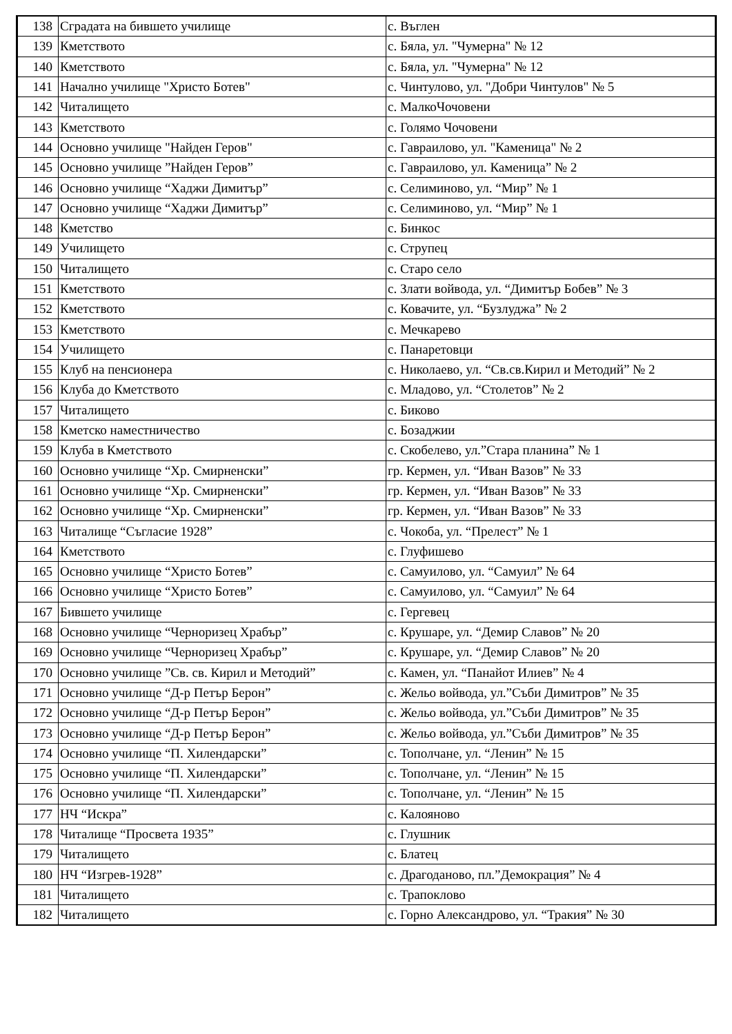| 138 | Сградата на бившето училище | с. Въглен |
| 139 | Кметството | с. Бяла, ул. "Чумерна" № 12 |
| 140 | Кметството | с. Бяла, ул. "Чумерна" № 12 |
| 141 | Начално училище "Христо Ботев" | с. Чинтулово, ул. "Добри Чинтулов" № 5 |
| 142 | Читалището | с. МалкоЧочовени |
| 143 | Кметството | с. Голямо Чочовени |
| 144 | Основно училище "Найден Геров" | с. Гавраилово, ул. "Каменица" № 2 |
| 145 | Основно училище ”Найден Геров” | с. Гавраилово, ул. Каменица” № 2 |
| 146 | Основно училище “Хаджи Димитър” | с. Селиминово, ул. “Мир” № 1 |
| 147 | Основно училище “Хаджи Димитър” | с. Селиминово, ул. “Мир” № 1 |
| 148 | Кметство | с. Бинкос |
| 149 | Училището | с. Струпец |
| 150 | Читалището | с. Старо село |
| 151 | Кметството | с. Злати войвода, ул. “Димитър Бобев” № 3 |
| 152 | Кметството | с. Ковачите, ул. “Бузлуджа” № 2 |
| 153 | Кметството | с. Мечкарево |
| 154 | Училището | с. Панаретовци |
| 155 | Клуб на пенсионера | с. Николаево, ул. “Св.св.Кирил и Методий” № 2 |
| 156 | Клуба до Кметството | с. Младово, ул. “Столетов” № 2 |
| 157 | Читалището | с. Биково |
| 158 | Кметско наместничество | с. Бозаджии |
| 159 | Клуба в Кметството | с. Скобелево, ул.”Стара планина” № 1 |
| 160 | Основно училище “Хр. Смирненски” | гр. Кермен, ул. “Иван Вазов” № 33 |
| 161 | Основно училище “Хр. Смирненски” | гр. Кермен, ул. “Иван Вазов” № 33 |
| 162 | Основно училище “Хр. Смирненски” | гр. Кермен, ул. “Иван Вазов” № 33 |
| 163 | Читалище “Съгласие 1928” | с. Чокоба, ул. “Прелест” № 1 |
| 164 | Кметството | с. Глуфишево |
| 165 | Основно училище “Христо Ботев” | с. Самуилово, ул. “Самуил” № 64 |
| 166 | Основно училище “Христо Ботев” | с. Самуилово, ул. “Самуил” № 64 |
| 167 | Бившето училище | с. Гергевец |
| 168 | Основно училище “Черноризец Храбър” | с. Крушаре, ул. “Демир Славов” № 20 |
| 169 | Основно училище “Черноризец Храбър” | с. Крушаре, ул. “Демир Славов” № 20 |
| 170 | Основно училище ”Св. св. Кирил и Методий” | с. Камен, ул. “Панайот Илиев” № 4 |
| 171 | Основно училище “Д-р Петър Берон” | с. Жельо войвода, ул.”Съби Димитров” № 35 |
| 172 | Основно училище “Д-р Петър Берон” | с. Жельо войвода, ул.”Съби Димитров” № 35 |
| 173 | Основно училище “Д-р Петър Берон” | с. Жельо войвода, ул.”Съби Димитров” № 35 |
| 174 | Основно училище “П. Хилендарски” | с. Тополчане, ул. “Ленин” № 15 |
| 175 | Основно училище “П. Хилендарски” | с. Тополчане, ул. “Ленин” № 15 |
| 176 | Основно училище “П. Хилендарски” | с. Тополчане, ул. “Ленин” № 15 |
| 177 | НЧ “Искра” | с. Калояново |
| 178 | Читалище “Просвета 1935” | с. Глушник |
| 179 | Читалището | с. Блатец |
| 180 | НЧ “Изгрев-1928” | с. Драгоданово, пл.”Демокрация” № 4 |
| 181 | Читалището | с. Трапоклово |
| 182 | Читалището | с. Горно Александрово, ул. “Тракия” № 30 |